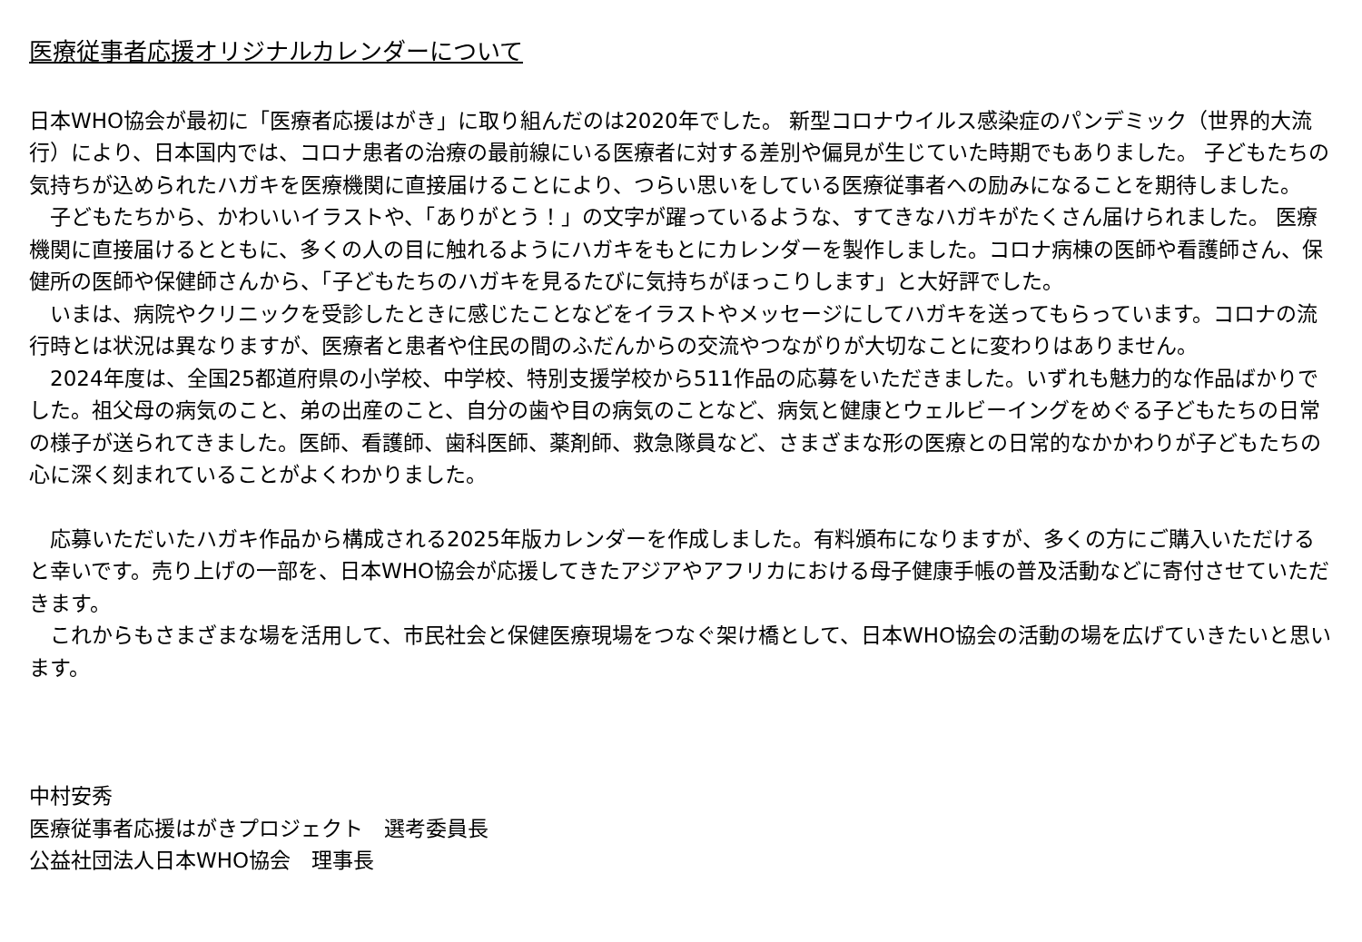医療従事者応援オリジナルカレンダーについて
日本WHO協会が最初に「医療者応援はがき」に取り組んだのは2020年でした。 新型コロナウイルス感染症のパンデミック（世界的大流行）により、日本国内では、コロナ患者の治療の最前線にいる医療者に対する差別や偏見が生じていた時期でもありました。 子どもたちの気持ちが込められたハガキを医療機関に直接届けることにより、つらい思いをしている医療従事者への励みになることを期待しました。
　子どもたちから、かわいいイラストや、「ありがとう！」の文字が躍っているような、すてきなハガキがたくさん届けられました。 医療機関に直接届けるとともに、多くの人の目に触れるようにハガキをもとにカレンダーを製作しました。コロナ病棟の医師や看護師さん、保健所の医師や保健師さんから、「子どもたちのハガキを見るたびに気持ちがほっこりします」と大好評でした。
　いまは、病院やクリニックを受診したときに感じたことなどをイラストやメッセージにしてハガキを送ってもらっています。コロナの流行時とは状況は異なりますが、医療者と患者や住民の間のふだんからの交流やつながりが大切なことに変わりはありません。
　2024年度は、全国25都道府県の小学校、中学校、特別支援学校から511作品の応募をいただきました。いずれも魅力的な作品ばかりでした。祖父母の病気のこと、弟の出産のこと、自分の歯や目の病気のことなど、病気と健康とウェルビーイングをめぐる子どもたちの日常の様子が送られてきました。医師、看護師、歯科医師、薬剤師、救急隊員など、さまざまな形の医療との日常的なかかわりが子どもたちの心に深く刻まれていることがよくわかりました。
　応募いただいたハガキ作品から構成される2025年版カレンダーを作成しました。有料頒布になりますが、多くの方にご購入いただけると幸いです。売り上げの一部を、日本WHO協会が応援してきたアジアやアフリカにおける母子健康手帳の普及活動などに寄付させていただきます。
　これからもさまざまな場を活用して、市民社会と保健医療現場をつなぐ架け橋として、日本WHO協会の活動の場を広げていきたいと思います。
中村安秀
医療従事者応援はがきプロジェクト　選考委員長
公益社団法人日本WHO協会　理事長